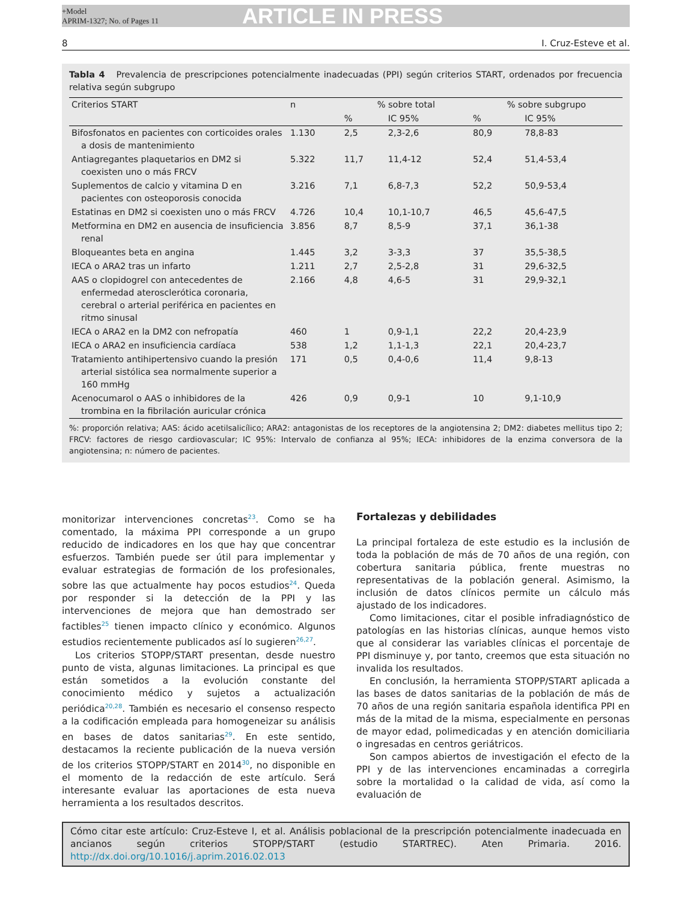+Model
APRIM-1327; No. of Pages 11
ARTICLE IN PRESS
8 I. Cruz-Esteve et al.
Tabla 4 Prevalencia de prescripciones potencialmente inadecuadas (PPI) según criterios START, ordenados por frecuencia relativa según subgrupo
| Criterios START | n | % sobre total | | % sobre subgrupo | |
| --- | --- | --- | --- | --- | --- |
| | | % | IC 95% | % | IC 95% |
| Bifosfonatos en pacientes con corticoides orales a dosis de mantenimiento | 1.130 | 2,5 | 2,3-2,6 | 80,9 | 78,8-83 |
| Antiagregantes plaquetarios en DM2 si coexisten uno o más FRCV | 5.322 | 11,7 | 11,4-12 | 52,4 | 51,4-53,4 |
| Suplementos de calcio y vitamina D en pacientes con osteoporosis conocida | 3.216 | 7,1 | 6,8-7,3 | 52,2 | 50,9-53,4 |
| Estatinas en DM2 si coexisten uno o más FRCV | 4.726 | 10,4 | 10,1-10,7 | 46,5 | 45,6-47,5 |
| Metformina en DM2 en ausencia de insuficiencia renal | 3.856 | 8,7 | 8,5-9 | 37,1 | 36,1-38 |
| Bloqueantes beta en angina | 1.445 | 3,2 | 3-3,3 | 37 | 35,5-38,5 |
| IECA o ARA2 tras un infarto | 1.211 | 2,7 | 2,5-2,8 | 31 | 29,6-32,5 |
| AAS o clopidogrel con antecedentes de enfermedad aterosclerótica coronaria, cerebral o arterial periférica en pacientes en ritmo sinusal | 2.166 | 4,8 | 4,6-5 | 31 | 29,9-32,1 |
| IECA o ARA2 en la DM2 con nefropatía | 460 | 1 | 0,9-1,1 | 22,2 | 20,4-23,9 |
| IECA o ARA2 en insuficiencia cardíaca | 538 | 1,2 | 1,1-1,3 | 22,1 | 20,4-23,7 |
| Tratamiento antihipertensivo cuando la presión arterial sistólica sea normalmente superior a 160 mmHg | 171 | 0,5 | 0,4-0,6 | 11,4 | 9,8-13 |
| Acenocumarol o AAS o inhibidores de la trombina en la fibrilación auricular crónica | 426 | 0,9 | 0,9-1 | 10 | 9,1-10,9 |
%: proporción relativa; AAS: ácido acetilsalicílico; ARA2: antagonistas de los receptores de la angiotensina 2; DM2: diabetes mellitus tipo 2; FRCV: factores de riesgo cardiovascular; IC 95%: Intervalo de confianza al 95%; IECA: inhibidores de la enzima conversora de la angiotensina; n: número de pacientes.
monitorizar intervenciones concretas<sup>23</sup>. Como se ha comentado, la máxima PPI corresponde a un grupo reducido de indicadores en los que hay que concentrar esfuerzos. También puede ser útil para implementar y evaluar estrategias de formación de los profesionales, sobre las que actualmente hay pocos estudios<sup>24</sup>. Queda por responder si la detección de la PPI y las intervenciones de mejora que han demostrado ser factibles<sup>25</sup> tienen impacto clínico y económico. Algunos estudios recientemente publicados así lo sugieren<sup>26,27</sup>.
Los criterios STOPP/START presentan, desde nuestro punto de vista, algunas limitaciones. La principal es que están sometidos a la evolución constante del conocimiento médico y sujetos a actualización periódica<sup>20,28</sup>. También es necesario el consenso respecto a la codificación empleada para homogeneizar su análisis en bases de datos sanitarias<sup>29</sup>. En este sentido, destacamos la reciente publicación de la nueva versión de los criterios STOPP/START en 2014<sup>30</sup>, no disponible en el momento de la redacción de este artículo. Será interesante evaluar las aportaciones de esta nueva herramienta a los resultados descritos.
Fortalezas y debilidades
La principal fortaleza de este estudio es la inclusión de toda la población de más de 70 años de una región, con cobertura sanitaria pública, frente muestras no representativas de la población general. Asimismo, la inclusión de datos clínicos permite un cálculo más ajustado de los indicadores.
Como limitaciones, citar el posible infradiagnóstico de patologías en las historias clínicas, aunque hemos visto que al considerar las variables clínicas el porcentaje de PPI disminuye y, por tanto, creemos que esta situación no invalida los resultados.
En conclusión, la herramienta STOPP/START aplicada a las bases de datos sanitarias de la población de más de 70 años de una región sanitaria española identifica PPI en más de la mitad de la misma, especialmente en personas de mayor edad, polimedicadas y en atención domiciliaria o ingresadas en centros geriátricos.
Son campos abiertos de investigación el efecto de la PPI y de las intervenciones encaminadas a corregirla sobre la mortalidad o la calidad de vida, así como la evaluación de
Cómo citar este artículo: Cruz-Esteve I, et al. Análisis poblacional de la prescripción potencialmente inadecuada en ancianos según criterios STOPP/START (estudio STARTREC). Aten Primaria. 2016. http://dx.doi.org/10.1016/j.aprim.2016.02.013